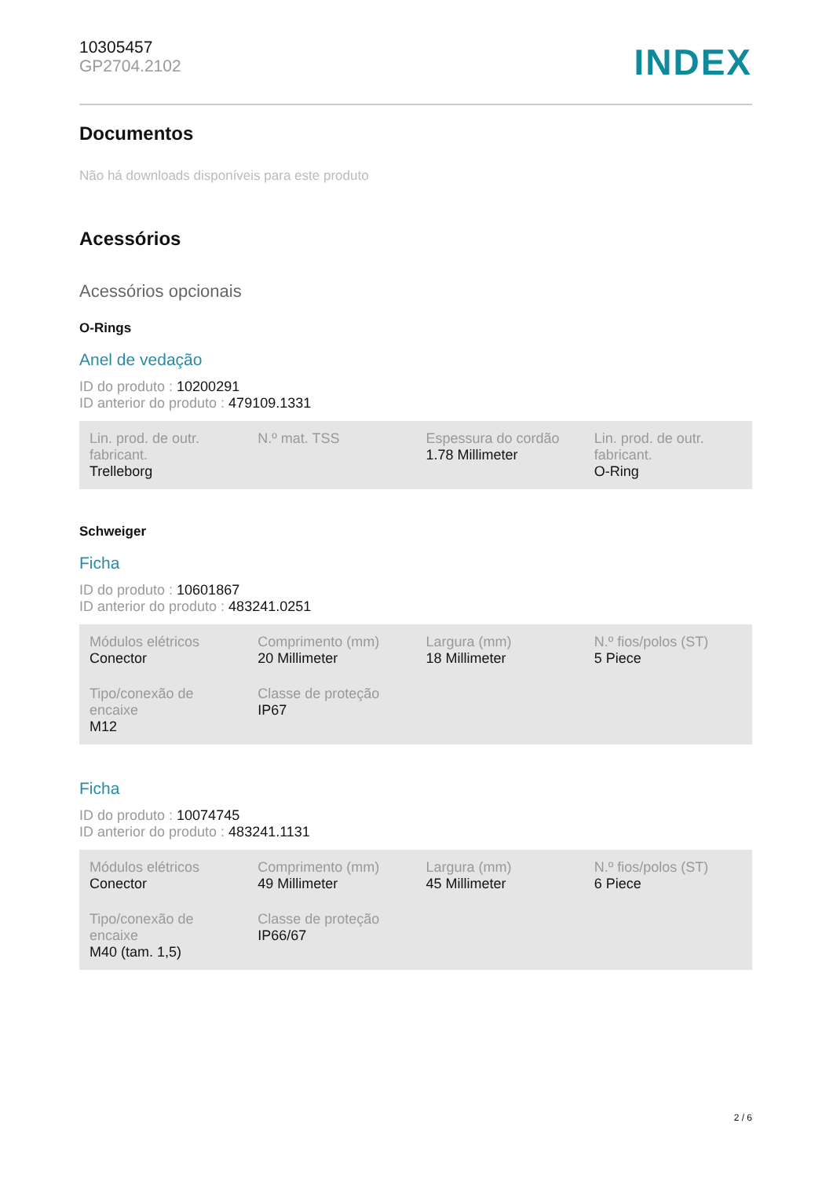10305457
GP2704.2102
INDEX
Documentos
Não há downloads disponíveis para este produto
Acessórios
Acessórios opcionais
O-Rings
Anel de vedação
ID do produto : 10200291
ID anterior do produto : 479109.1331
| Lin. prod. de outr. fabricant. Trelleborg | N.º mat. TSS | Espessura do cordão 1.78 Millimeter | Lin. prod. de outr. fabricant. O-Ring |
Schweiger
Ficha
ID do produto : 10601867
ID anterior do produto : 483241.0251
| Módulos elétricos Conector | Comprimento (mm) 20 Millimeter | Largura (mm) 18 Millimeter | N.º fios/polos (ST) 5 Piece |
| Tipo/conexão de encaixe M12 | Classe de proteção IP67 | | |
Ficha
ID do produto : 10074745
ID anterior do produto : 483241.1131
| Módulos elétricos Conector | Comprimento (mm) 49 Millimeter | Largura (mm) 45 Millimeter | N.º fios/polos (ST) 6 Piece |
| Tipo/conexão de encaixe M40 (tam. 1,5) | Classe de proteção IP66/67 | | |
2 / 6